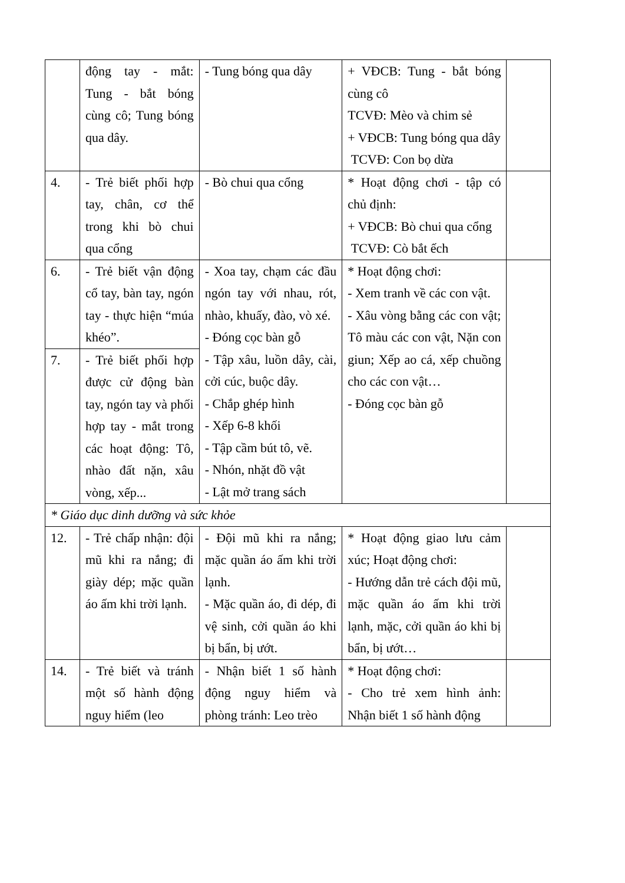| | động tay - mắt: Tung - bắt bóng cùng cô; Tung bóng qua dây. | - Tung bóng qua dây | + VĐCB: Tung - bắt bóng cùng cô TCVĐ: Mèo và chim sẻ + VĐCB: Tung bóng qua dây TCVĐ: Con bọ dừa | |
| 4. | - Trẻ biết phối hợp tay, chân, cơ thể trong khi bò chui qua cổng | - Bò chui qua cổng | * Hoạt động chơi - tập có chủ định: + VĐCB: Bò chui qua cổng TCVĐ: Cò bắt ếch | |
| 6. | - Trẻ biết vận động cổ tay, bàn tay, ngón tay - thực hiện “múa khéo”. | - Xoa tay, chạm các đầu ngón tay với nhau, rót, nhào, khuấy, đào, vò xé. - Đóng cọc bàn gỗ - Tập xâu, luồn dây, cài, cởi cúc, buộc dây. - Chắp ghép hình - Xếp 6-8 khối - Tập cầm bút tô, vẽ. - Nhón, nhặt đồ vật - Lật mở trang sách | * Hoạt động chơi: - Xem tranh về các con vật. - Xâu vòng bằng các con vật; Tô màu các con vật, Nặn con giun; Xếp ao cá, xếp chuồng cho các con vật… - Đóng cọc bàn gỗ | |
| 7. | - Trẻ biết phối hợp được cử động bàn tay, ngón tay và phối hợp tay - mắt trong các hoạt động: Tô, nhào đất nặn, xâu vòng, xếp... | | | |
| * Giáo dục dinh dưỡng và sức khỏe | | | | |
| 12. | - Trẻ chấp nhận: đội mũ khi ra nắng; đi giày dép; mặc quần áo ấm khi trời lạnh. | - Đội mũ khi ra nắng; mặc quần áo ấm khi trời lạnh. - Mặc quần áo, đi dép, đi vệ sinh, cởi quần áo khi bị bẩn, bị ướt. | * Hoạt động giao lưu cảm xúc; Hoạt động chơi: - Hướng dẫn trẻ cách đội mũ, mặc quần áo ấm khi trời lạnh, mặc, cởi quần áo khi bị bẩn, bị ướt… | |
| 14. | - Trẻ biết và tránh một số hành động nguy hiểm (leo | - Nhận biết 1 số hành động nguy hiểm và phòng tránh: Leo trèo | * Hoạt động chơi: - Cho trẻ xem hình ảnh: Nhận biết 1 số hành động | |